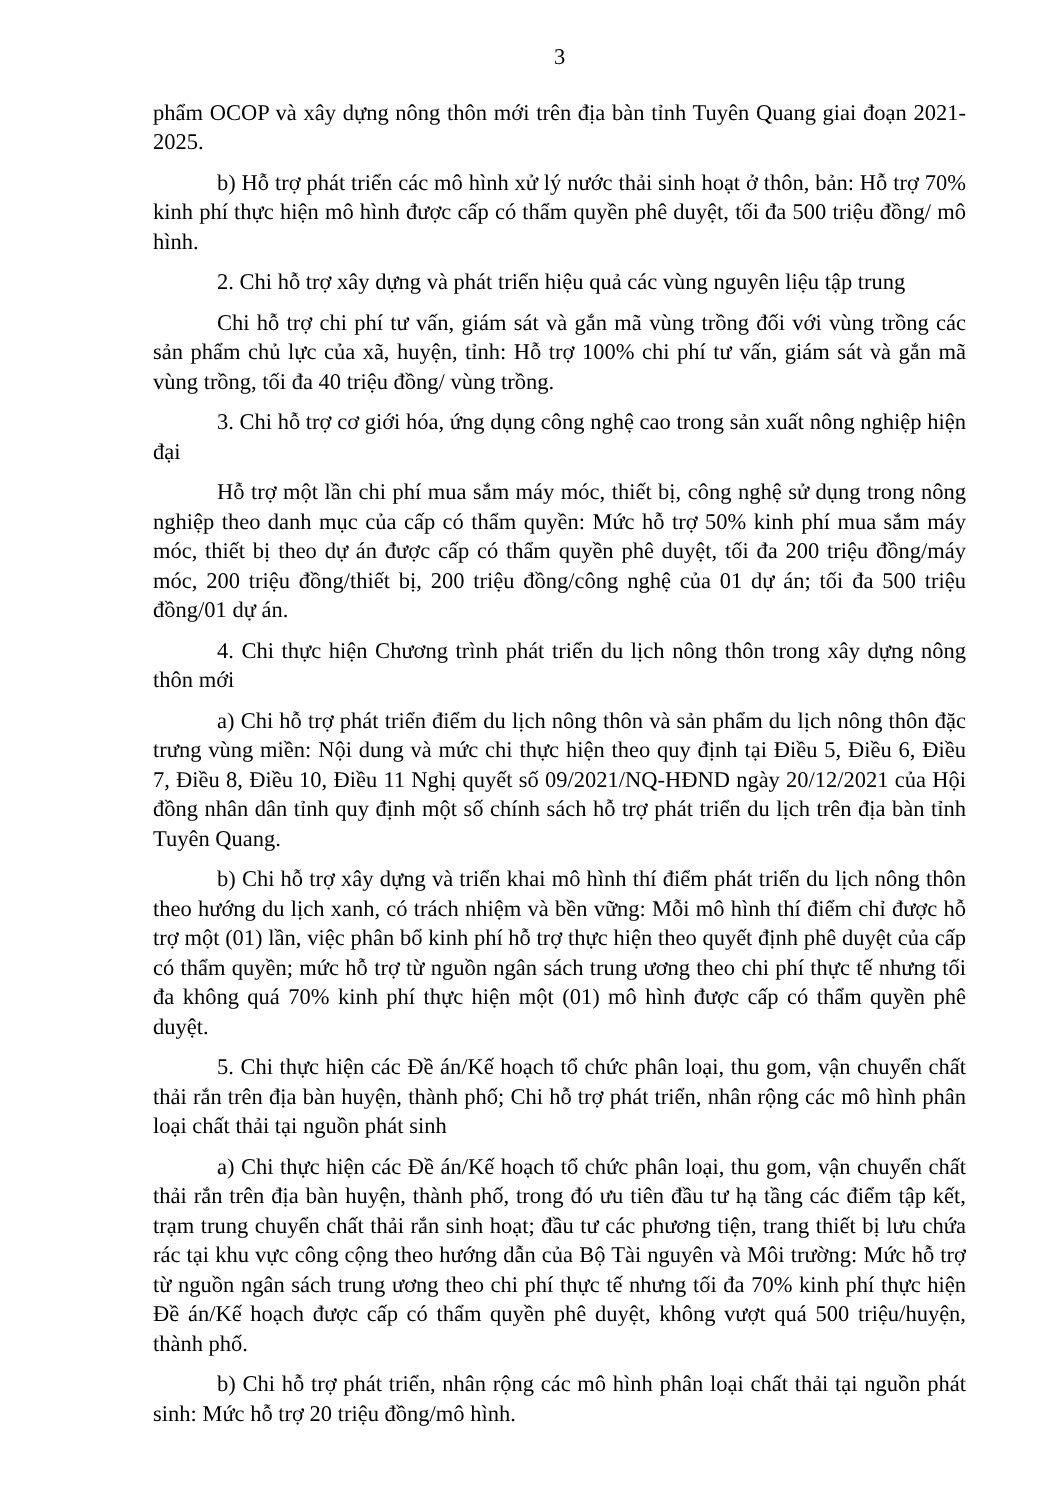3
phẩm OCOP và xây dựng nông thôn mới trên địa bàn tỉnh Tuyên Quang giai đoạn 2021-2025.
b) Hỗ trợ phát triển các mô hình xử lý nước thải sinh hoạt ở thôn, bản: Hỗ trợ 70% kinh phí thực hiện mô hình được cấp có thẩm quyền phê duyệt, tối đa 500 triệu đồng/ mô hình.
2. Chi hỗ trợ xây dựng và phát triển hiệu quả các vùng nguyên liệu tập trung
Chi hỗ trợ chi phí tư vấn, giám sát và gắn mã vùng trồng đối với vùng trồng các sản phẩm chủ lực của xã, huyện, tỉnh: Hỗ trợ 100% chi phí tư vấn, giám sát và gắn mã vùng trồng, tối đa 40 triệu đồng/ vùng trồng.
3. Chi hỗ trợ cơ giới hóa, ứng dụng công nghệ cao trong sản xuất nông nghiệp hiện đại
Hỗ trợ một lần chi phí mua sắm máy móc, thiết bị, công nghệ sử dụng trong nông nghiệp theo danh mục của cấp có thẩm quyền: Mức hỗ trợ 50% kinh phí mua sắm máy móc, thiết bị theo dự án được cấp có thẩm quyền phê duyệt, tối đa 200 triệu đồng/máy móc, 200 triệu đồng/thiết bị, 200 triệu đồng/công nghệ của 01 dự án; tối đa 500 triệu đồng/01 dự án.
4. Chi thực hiện Chương trình phát triển du lịch nông thôn trong xây dựng nông thôn mới
a) Chi hỗ trợ phát triển điểm du lịch nông thôn và sản phẩm du lịch nông thôn đặc trưng vùng miền: Nội dung và mức chi thực hiện theo quy định tại Điều 5, Điều 6, Điều 7, Điều 8, Điều 10, Điều 11 Nghị quyết số 09/2021/NQ-HĐND ngày 20/12/2021 của Hội đồng nhân dân tỉnh quy định một số chính sách hỗ trợ phát triển du lịch trên địa bàn tỉnh Tuyên Quang.
b) Chi hỗ trợ xây dựng và triển khai mô hình thí điểm phát triển du lịch nông thôn theo hướng du lịch xanh, có trách nhiệm và bền vững: Mỗi mô hình thí điểm chỉ được hỗ trợ một (01) lần, việc phân bổ kinh phí hỗ trợ thực hiện theo quyết định phê duyệt của cấp có thẩm quyền; mức hỗ trợ từ nguồn ngân sách trung ương theo chi phí thực tế nhưng tối đa không quá 70% kinh phí thực hiện một (01) mô hình được cấp có thẩm quyền phê duyệt.
5. Chi thực hiện các Đề án/Kế hoạch tổ chức phân loại, thu gom, vận chuyển chất thải rắn trên địa bàn huyện, thành phố; Chi hỗ trợ phát triển, nhân rộng các mô hình phân loại chất thải tại nguồn phát sinh
a) Chi thực hiện các Đề án/Kế hoạch tổ chức phân loại, thu gom, vận chuyển chất thải rắn trên địa bàn huyện, thành phố, trong đó ưu tiên đầu tư hạ tầng các điểm tập kết, trạm trung chuyển chất thải rắn sinh hoạt; đầu tư các phương tiện, trang thiết bị lưu chứa rác tại khu vực công cộng theo hướng dẫn của Bộ Tài nguyên và Môi trường: Mức hỗ trợ từ nguồn ngân sách trung ương theo chi phí thực tế nhưng tối đa 70% kinh phí thực hiện Đề án/Kế hoạch được cấp có thẩm quyền phê duyệt, không vượt quá 500 triệu/huyện, thành phố.
b) Chi hỗ trợ phát triển, nhân rộng các mô hình phân loại chất thải tại nguồn phát sinh: Mức hỗ trợ 20 triệu đồng/mô hình.